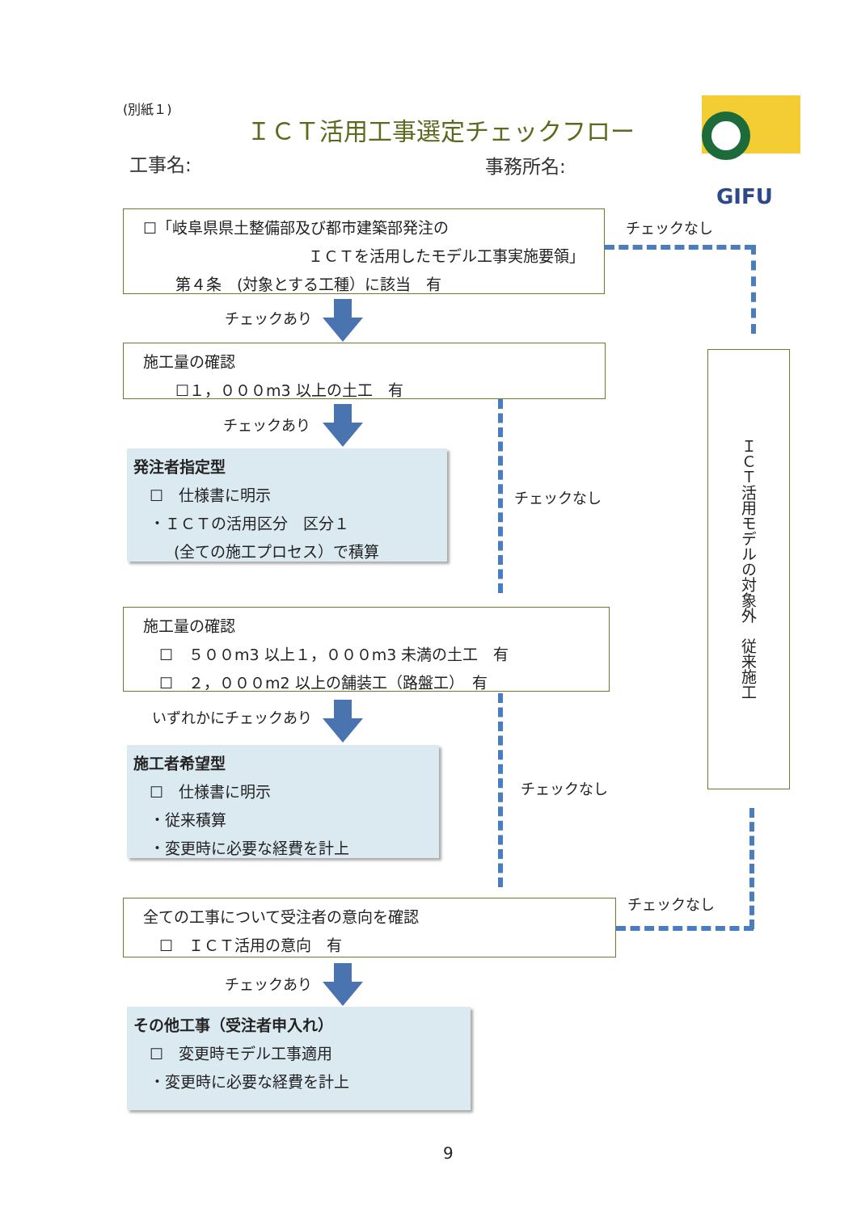(別紙１)
ＩＣＴ活用工事選定チェックフロー
工事名: 事務所名:
GIFU
☐「岐阜県県土整備部及び都市建築部発注の
ＩＣＴを活用したモデル工事実施要領」
第４条　(対象とする工種）に該当　有
チェックなし
チェックあり
施工量の確認
☐１，０００m3 以上の土工　有
チェックあり
チェックなし
発注者指定型
☐　仕様書に明示
・ＩＣＴの活用区分　区分１
(全ての施工プロセス）で積算
施工量の確認
☐　５００m3 以上１，０００m3 未満の土工　有
☐　２，０００m2 以上の舗装工（路盤工）　有
いずれかにチェックあり
チェックなし
施工者希望型
☐　仕様書に明示
・従来積算
・変更時に必要な経費を計上
全ての工事について受注者の意向を確認
☐　ＩＣＴ活用の意向　有
チェックなし
ＩＣＴ活用モデルの対象外　従来施工
チェックあり
その他工事（受注者申入れ）
☐　変更時モデル工事適用
・変更時に必要な経費を計上
9